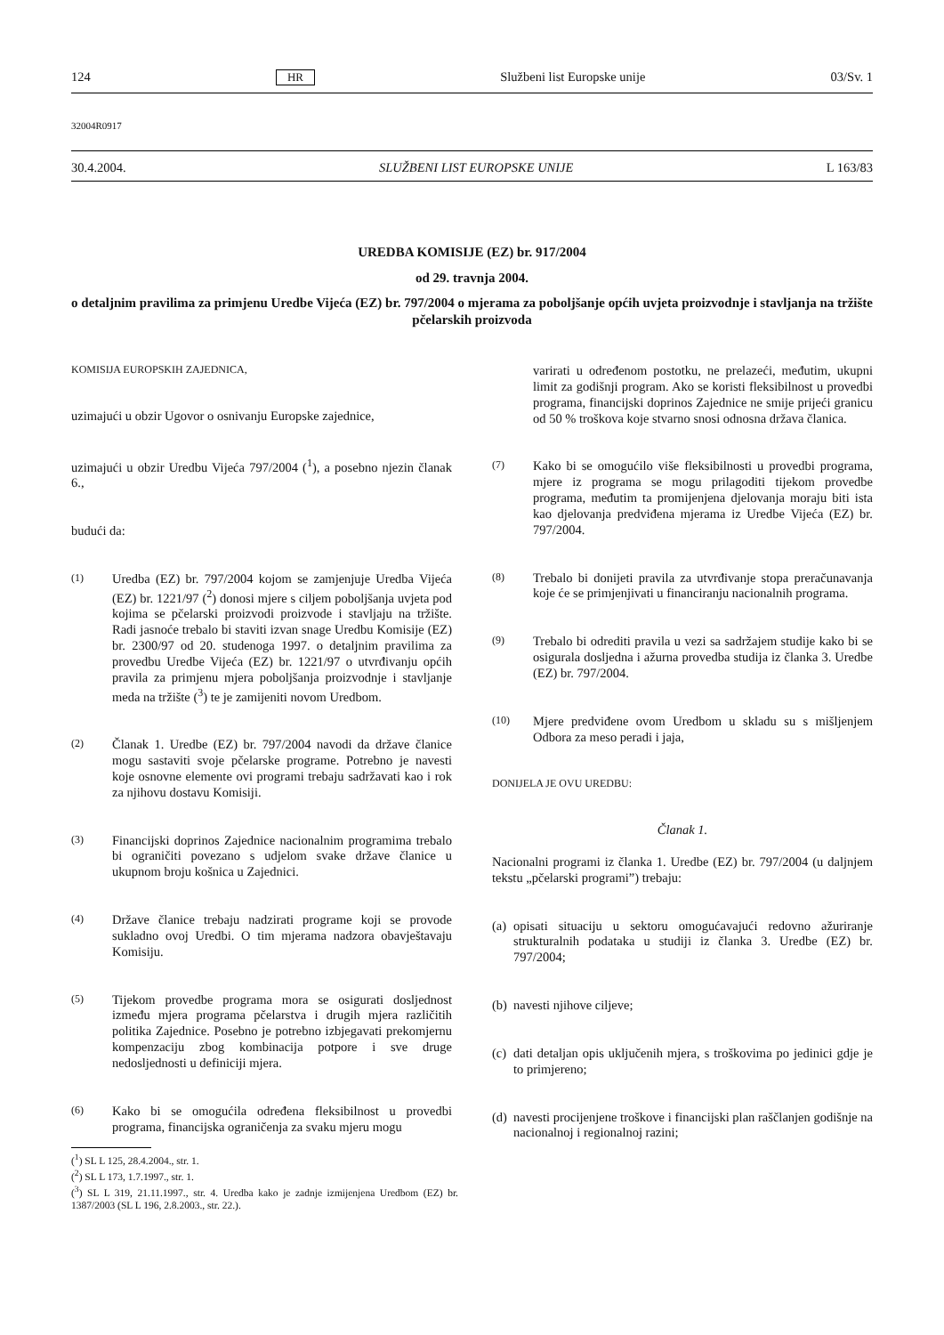124 HR Službeni list Europske unije 03/Sv. 1
32004R0917
30.4.2004. SLUŽBENI LIST EUROPSKE UNIJE L 163/83
UREDBA KOMISIJE (EZ) br. 917/2004
od 29. travnja 2004.
o detaljnim pravilima za primjenu Uredbe Vijeća (EZ) br. 797/2004 o mjerama za poboljšanje općih uvjeta proizvodnje i stavljanja na tržište pčelarskih proizvoda
KOMISIJA EUROPSKIH ZAJEDNICA,
uzimajući u obzir Ugovor o osnivanju Europske zajednice,
uzimajući u obzir Uredbu Vijeća 797/2004 (<sup>1</sup>), a posebno njezin članak 6.,
budući da:
(1) Uredba (EZ) br. 797/2004 kojom se zamjenjuje Uredba Vijeća (EZ) br. 1221/97 (<sup>2</sup>) donosi mjere s ciljem poboljšanja uvjeta pod kojima se pčelarski proizvodi proizvode i stavljaju na tržište. Radi jasnoće trebalo bi staviti izvan snage Uredbu Komisije (EZ) br. 2300/97 od 20. studenoga 1997. o detaljnim pravilima za provedbu Uredbe Vijeća (EZ) br. 1221/97 o utvrđivanju općih pravila za primjenu mjera poboljšanja proizvodnje i stavljanje meda na tržište (<sup>3</sup>) te je zamijeniti novom Uredbom.
(2) Članak 1. Uredbe (EZ) br. 797/2004 navodi da države članice mogu sastaviti svoje pčelarske programe. Potrebno je navesti koje osnovne elemente ovi programi trebaju sadržavati kao i rok za njihovu dostavu Komisiji.
(3) Financijski doprinos Zajednice nacionalnim programima trebalo bi ograničiti povezano s udjelom svake države članice u ukupnom broju košnica u Zajednici.
(4) Države članice trebaju nadzirati programe koji se provode sukladno ovoj Uredbi. O tim mjerama nadzora obavještavaju Komisiju.
(5) Tijekom provedbe programa mora se osigurati dosljednost između mjera programa pčelarstva i drugih mjera različitih politika Zajednice. Posebno je potrebno izbjegavati prekomjernu kompenzaciju zbog kombinacija potpore i sve druge nedosljednosti u definiciji mjera.
(6) Kako bi se omogućila određena fleksibilnost u provedbi programa, financijska ograničenja za svaku mjeru mogu
(<sup>1</sup>) SL L 125, 28.4.2004., str. 1.
(<sup>2</sup>) SL L 173, 1.7.1997., str. 1.
(<sup>3</sup>) SL L 319, 21.11.1997., str. 4. Uredba kako je zadnje izmijenjena Uredbom (EZ) br. 1387/2003 (SL L 196, 2.8.2003., str. 22.).
varirati u određenom postotku, ne prelazeći, međutim, ukupni limit za godišnji program. Ako se koristi fleksibilnost u provedbi programa, financijski doprinos Zajednice ne smije prijeći granicu od 50 % troškova koje stvarno snosi odnosna država članica.
(7) Kako bi se omogućilo više fleksibilnosti u provedbi programa, mjere iz programa se mogu prilagoditi tijekom provedbe programa, međutim ta promijenjena djelovanja moraju biti ista kao djelovanja predviđena mjerama iz Uredbe Vijeća (EZ) br. 797/2004.
(8) Trebalo bi donijeti pravila za utvrđivanje stopa preračunavanja koje će se primjenjivati u financiranju nacionalnih programa.
(9) Trebalo bi odrediti pravila u vezi sa sadržajem studije kako bi se osigurala dosljedna i ažurna provedba studija iz članka 3. Uredbe (EZ) br. 797/2004.
(10) Mjere predviđene ovom Uredbom u skladu su s mišljenjem Odbora za meso peradi i jaja,
DONIJELA JE OVU UREDBU:
Članak 1.
Nacionalni programi iz članka 1. Uredbe (EZ) br. 797/2004 (u daljnjem tekstu „pčelarski programi”) trebaju:
(a) opisati situaciju u sektoru omogućavajući redovno ažuriranje strukturalnih podataka u studiji iz članka 3. Uredbe (EZ) br. 797/2004;
(b) navesti njihove ciljeve;
(c) dati detaljan opis uključenih mjera, s troškovima po jedinici gdje je to primjereno;
(d) navesti procijenjene troškove i financijski plan raščlanjen godišnje na nacionalnoj i regionalnoj razini;